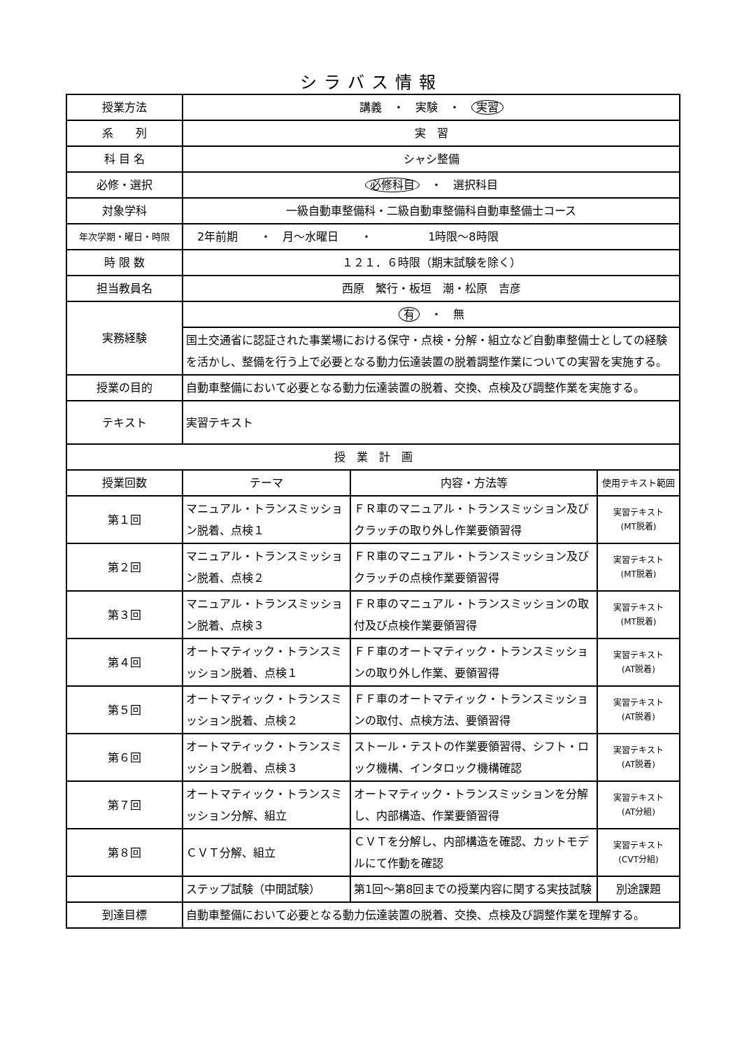シラバス情報
| 授業方法 | 講義 ・ 実験 ・ 実習 | | |
| 系 列 | 実 習 | | |
| 科 目 名 | シャシ整備 | | |
| 必修・選択 | 必修科目 ・ 選択科目 | | |
| 対象学科 | 一級自動車整備科・二級自動車整備科自動車整備士コース | | |
| 年次学期・曜日・時限 | 2年前期 ・ 月～水曜日 ・ 1時限～8時限 | | |
| 時 限 数 | １２１．６時限（期末試験を除く） | | |
| 担当教員名 | 西原 繁行・板垣 潮・松原 吉彦 | | |
| 実務経験 | 有 ・ 無 | | |
| | 国土交通省に認証された事業場における保守・点検・分解・組立など自動車整備士としての経験を活かし、整備を行う上で必要となる動力伝達装置の脱着調整作業についての実習を実施する。 | | |
| 授業の目的 | 自動車整備において必要となる動力伝達装置の脱着、交換、点検及び調整作業を実施する。 | | |
| テキスト | 実習テキスト | | |
| 授 業 計 画 | | | |
| 授業回数 | テーマ | 内容・方法等 | 使用テキスト範囲 |
| 第１回 | マニュアル・トランスミッション脱着、点検１ | ＦＲ車のマニュアル・トランスミッション及びクラッチの取り外し作業要領習得 | 実習テキスト (MT脱着) |
| 第２回 | マニュアル・トランスミッション脱着、点検２ | ＦＲ車のマニュアル・トランスミッション及びクラッチの点検作業要領習得 | 実習テキスト (MT脱着) |
| 第３回 | マニュアル・トランスミッション脱着、点検３ | ＦＲ車のマニュアル・トランスミッションの取付及び点検作業要領習得 | 実習テキスト (MT脱着) |
| 第４回 | オートマティック・トランスミッション脱着、点検１ | ＦＦ車のオートマティック・トランスミッションの取り外し作業、要領習得 | 実習テキスト (AT脱着) |
| 第５回 | オートマティック・トランスミッション脱着、点検２ | ＦＦ車のオートマティック・トランスミッションの取付、点検方法、要領習得 | 実習テキスト (AT脱着) |
| 第６回 | オートマティック・トランスミッション脱着、点検３ | ストール・テストの作業要領習得、シフト・ロック機構、インタロック機構確認 | 実習テキスト (AT脱着) |
| 第７回 | オートマティック・トランスミッション分解、組立 | オートマティック・トランスミッションを分解し、内部構造、作業要領習得 | 実習テキスト (AT分組) |
| 第８回 | ＣＶＴ分解、組立 | ＣＶＴを分解し、内部構造を確認、カットモデルにて作動を確認 | 実習テキスト (CVT分組) |
| | ステップ試験（中間試験） | 第1回～第8回までの授業内容に関する実技試験 | 別途課題 |
| 到達目標 | 自動車整備において必要となる動力伝達装置の脱着、交換、点検及び調整作業を理解する。 | | |